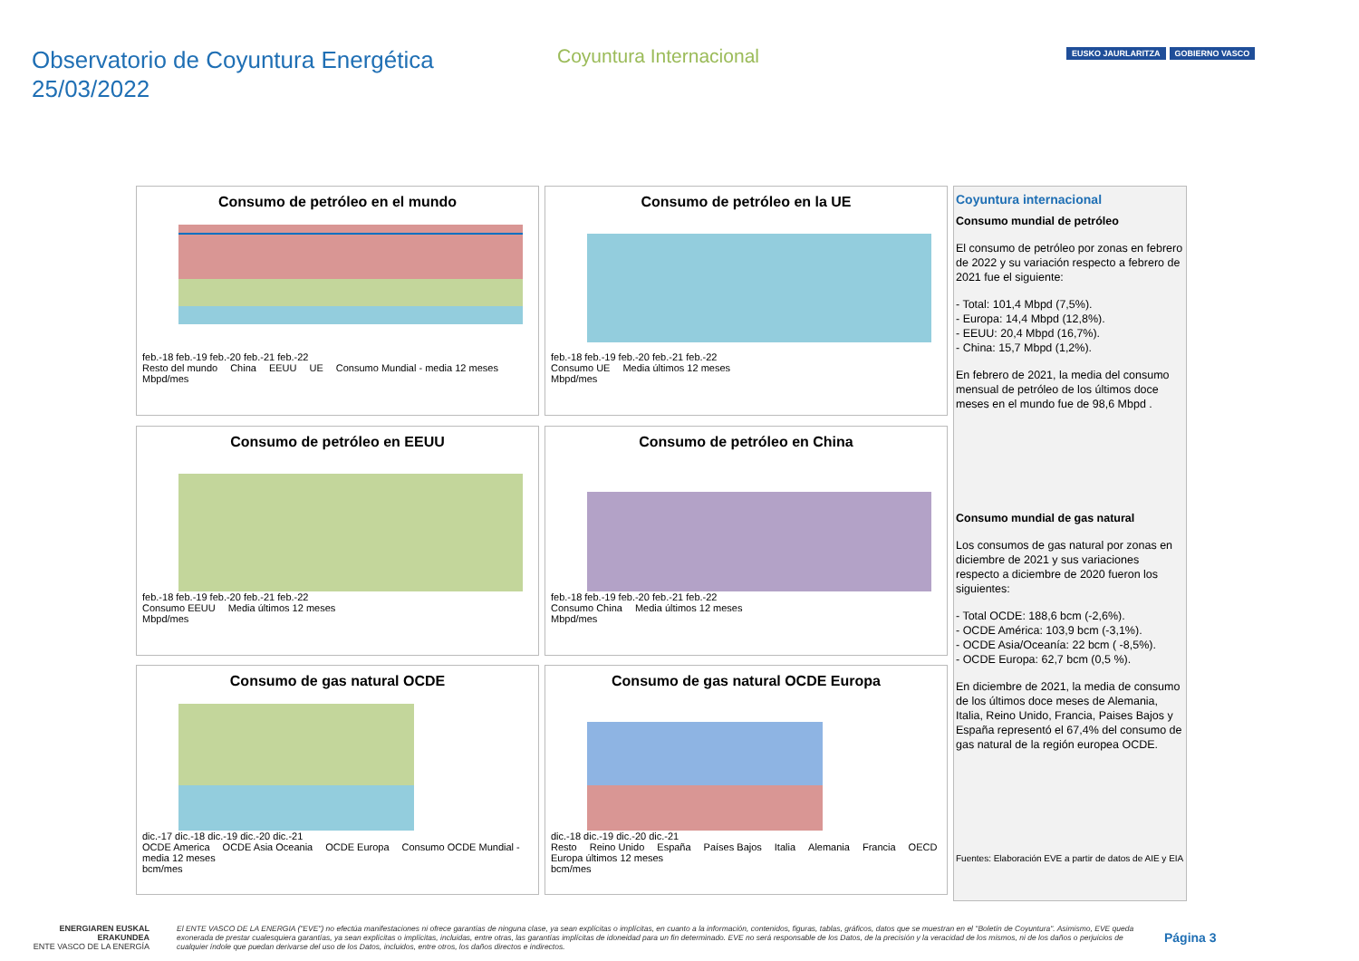Observatorio de Coyuntura Energética
25/03/2022
Coyuntura Internacional
EUSKO JAURLARITZA GOBIERNO VASCO
Consumo de petróleo en el mundo
feb.-18 feb.-19 feb.-20 feb.-21 feb.-22
Resto del mundo China EEUU UE Consumo Mundial - media 12 meses
Mbpd/mes
Consumo de petróleo en la UE
feb.-18 feb.-19 feb.-20 feb.-21 feb.-22
Consumo UE Media últimos 12 meses
Mbpd/mes
Consumo de petróleo en EEUU
feb.-18 feb.-19 feb.-20 feb.-21 feb.-22
Consumo EEUU Media últimos 12 meses
Mbpd/mes
Consumo de petróleo en China
feb.-18 feb.-19 feb.-20 feb.-21 feb.-22
Consumo China Media últimos 12 meses
Mbpd/mes
Consumo de gas natural OCDE
dic.-17 dic.-18 dic.-19 dic.-20 dic.-21
OCDE America OCDE Asia Oceania OCDE Europa Consumo OCDE Mundial - media 12 meses
bcm/mes
Consumo de gas natural OCDE Europa
dic.-18 dic.-19 dic.-20 dic.-21
Resto Reino Unido España Países Bajos Italia Alemania Francia OECD Europa últimos 12 meses
bcm/mes
Coyuntura internacional
Consumo mundial de petróleo
El consumo de petróleo por zonas en febrero de 2022 y su variación respecto a febrero de 2021 fue el siguiente:
- Total: 101,4 Mbpd (7,5%).
- Europa: 14,4 Mbpd (12,8%).
- EEUU: 20,4 Mbpd (16,7%).
- China: 15,7 Mbpd (1,2%).
En febrero de 2021, la media del consumo mensual de petróleo de los últimos doce meses en el mundo fue de 98,6 Mbpd .
Consumo mundial de gas natural
Los consumos de gas natural por zonas en diciembre de 2021 y sus variaciones respecto a diciembre de 2020 fueron los siguientes:
- Total OCDE: 188,6 bcm (-2,6%).
- OCDE América: 103,9 bcm (-3,1%).
- OCDE Asia/Oceanía: 22 bcm ( -8,5%).
- OCDE Europa: 62,7 bcm (0,5 %).
En diciembre de 2021, la media de consumo de los últimos doce meses de Alemania, Italia, Reino Unido, Francia, Paises Bajos y España representó el 67,4% del consumo de gas natural de la región europea OCDE.
Fuentes: Elaboración EVE a partir de datos de AIE y EIA
ENERGIAREN EUSKAL ERAKUNDEA
ENTE VASCO DE LA ENERGÍA
El ENTE VASCO DE LA ENERGIA ("EVE") no efectúa manifestaciones ni ofrece garantías de ninguna clase, ya sean explícitas o implícitas, en cuanto a la información, contenidos, figuras, tablas, gráficos, datos que se muestran en el "Boletín de Coyuntura". Asimismo, EVE queda exonerada de prestar cualesquiera garantías, ya sean explícitas o implícitas, incluidas, entre otras, las garantías implícitas de idoneidad para un fin determinado. EVE no será responsable de los Datos, de la precisión y la veracidad de los mismos, ni de los daños o perjuicios de cualquier índole que puedan derivarse del uso de los Datos, incluidos, entre otros, los daños directos e indirectos.
Página 3